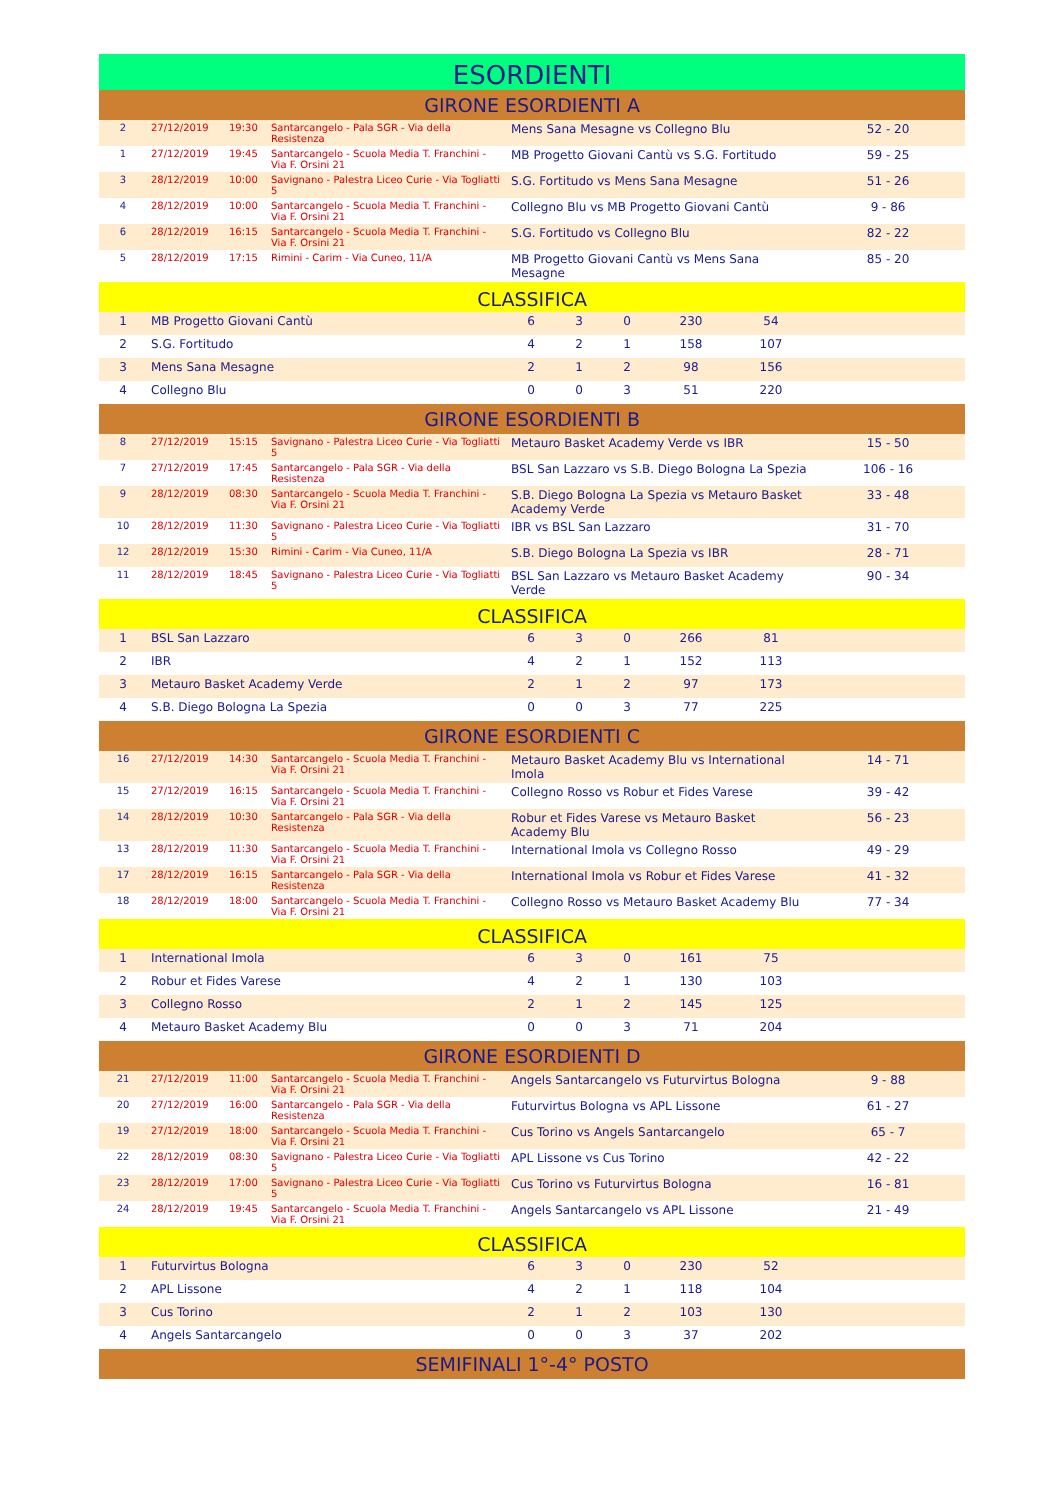| ESORDIENTI | | | | | | | | | |
| GIRONE ESORDIENTI A | | | | | | | | | |
| 2 | 27/12/2019 | 19:30 | Santarcangelo - Pala SGR - Via della Resistenza | Mens Sana Mesagne vs Collegno Blu | | | | | 52 - 20 |
| 1 | 27/12/2019 | 19:45 | Santarcangelo - Scuola Media T. Franchini - Via F. Orsini 21 | MB Progetto Giovani Cantù vs S.G. Fortitudo | | | | | 59 - 25 |
| 3 | 28/12/2019 | 10:00 | Savignano - Palestra Liceo Curie - Via Togliatti 5 | S.G. Fortitudo vs Mens Sana Mesagne | | | | | 51 - 26 |
| 4 | 28/12/2019 | 10:00 | Santarcangelo - Scuola Media T. Franchini - Via F. Orsini 21 | Collegno Blu vs MB Progetto Giovani Cantù | | | | | 9 - 86 |
| 6 | 28/12/2019 | 16:15 | Santarcangelo - Scuola Media T. Franchini - Via F. Orsini 21 | S.G. Fortitudo vs Collegno Blu | | | | | 82 - 22 |
| 5 | 28/12/2019 | 17:15 | Rimini - Carim - Via Cuneo, 11/A | MB Progetto Giovani Cantù vs Mens Sana Mesagne | | | | | 85 - 20 |
| CLASSIFICA | | | | | | | | | |
| 1 | MB Progetto Giovani Cantù | | | 6 | 3 | 0 | 230 | 54 | |
| 2 | S.G. Fortitudo | | | 4 | 2 | 1 | 158 | 107 | |
| 3 | Mens Sana Mesagne | | | 2 | 1 | 2 | 98 | 156 | |
| 4 | Collegno Blu | | | 0 | 0 | 3 | 51 | 220 | |
| GIRONE ESORDIENTI B | | | | | | | | | |
| 8 | 27/12/2019 | 15:15 | Savignano - Palestra Liceo Curie - Via Togliatti 5 | Metauro Basket Academy Verde vs IBR | | | | | 15 - 50 |
| 7 | 27/12/2019 | 17:45 | Santarcangelo - Pala SGR - Via della Resistenza | BSL San Lazzaro vs S.B. Diego Bologna La Spezia | | | | | 106 - 16 |
| 9 | 28/12/2019 | 08:30 | Santarcangelo - Scuola Media T. Franchini - Via F. Orsini 21 | S.B. Diego Bologna La Spezia vs Metauro Basket Academy Verde | | | | | 33 - 48 |
| 10 | 28/12/2019 | 11:30 | Savignano - Palestra Liceo Curie - Via Togliatti 5 | IBR vs BSL San Lazzaro | | | | | 31 - 70 |
| 12 | 28/12/2019 | 15:30 | Rimini - Carim - Via Cuneo, 11/A | S.B. Diego Bologna La Spezia vs IBR | | | | | 28 - 71 |
| 11 | 28/12/2019 | 18:45 | Savignano - Palestra Liceo Curie - Via Togliatti 5 | BSL San Lazzaro vs Metauro Basket Academy Verde | | | | | 90 - 34 |
| CLASSIFICA | | | | | | | | | |
| 1 | BSL San Lazzaro | | | 6 | 3 | 0 | 266 | 81 | |
| 2 | IBR | | | 4 | 2 | 1 | 152 | 113 | |
| 3 | Metauro Basket Academy Verde | | | 2 | 1 | 2 | 97 | 173 | |
| 4 | S.B. Diego Bologna La Spezia | | | 0 | 0 | 3 | 77 | 225 | |
| GIRONE ESORDIENTI C | | | | | | | | | |
| 16 | 27/12/2019 | 14:30 | Santarcangelo - Scuola Media T. Franchini - Via F. Orsini 21 | Metauro Basket Academy Blu vs International Imola | | | | | 14 - 71 |
| 15 | 27/12/2019 | 16:15 | Santarcangelo - Scuola Media T. Franchini - Via F. Orsini 21 | Collegno Rosso vs Robur et Fides Varese | | | | | 39 - 42 |
| 14 | 28/12/2019 | 10:30 | Santarcangelo - Pala SGR - Via della Resistenza | Robur et Fides Varese vs Metauro Basket Academy Blu | | | | | 56 - 23 |
| 13 | 28/12/2019 | 11:30 | Santarcangelo - Scuola Media T. Franchini - Via F. Orsini 21 | International Imola vs Collegno Rosso | | | | | 49 - 29 |
| 17 | 28/12/2019 | 16:15 | Santarcangelo - Pala SGR - Via della Resistenza | International Imola vs Robur et Fides Varese | | | | | 41 - 32 |
| 18 | 28/12/2019 | 18:00 | Santarcangelo - Scuola Media T. Franchini - Via F. Orsini 21 | Collegno Rosso vs Metauro Basket Academy Blu | | | | | 77 - 34 |
| CLASSIFICA | | | | | | | | | |
| 1 | International Imola | | | 6 | 3 | 0 | 161 | 75 | |
| 2 | Robur et Fides Varese | | | 4 | 2 | 1 | 130 | 103 | |
| 3 | Collegno Rosso | | | 2 | 1 | 2 | 145 | 125 | |
| 4 | Metauro Basket Academy Blu | | | 0 | 0 | 3 | 71 | 204 | |
| GIRONE ESORDIENTI D | | | | | | | | | |
| 21 | 27/12/2019 | 11:00 | Santarcangelo - Scuola Media T. Franchini - Via F. Orsini 21 | Angels Santarcangelo vs Futurvirtus Bologna | | | | | 9 - 88 |
| 20 | 27/12/2019 | 16:00 | Santarcangelo - Pala SGR - Via della Resistenza | Futurvirtus Bologna vs APL Lissone | | | | | 61 - 27 |
| 19 | 27/12/2019 | 18:00 | Santarcangelo - Scuola Media T. Franchini - Via F. Orsini 21 | Cus Torino vs Angels Santarcangelo | | | | | 65 - 7 |
| 22 | 28/12/2019 | 08:30 | Savignano - Palestra Liceo Curie - Via Togliatti 5 | APL Lissone vs Cus Torino | | | | | 42 - 22 |
| 23 | 28/12/2019 | 17:00 | Savignano - Palestra Liceo Curie - Via Togliatti 5 | Cus Torino vs Futurvirtus Bologna | | | | | 16 - 81 |
| 24 | 28/12/2019 | 19:45 | Santarcangelo - Scuola Media T. Franchini - Via F. Orsini 21 | Angels Santarcangelo vs APL Lissone | | | | | 21 - 49 |
| CLASSIFICA | | | | | | | | | |
| 1 | Futurvirtus Bologna | | | 6 | 3 | 0 | 230 | 52 | |
| 2 | APL Lissone | | | 4 | 2 | 1 | 118 | 104 | |
| 3 | Cus Torino | | | 2 | 1 | 2 | 103 | 130 | |
| 4 | Angels Santarcangelo | | | 0 | 0 | 3 | 37 | 202 | |
| SEMIFINALI 1°-4° POSTO | | | | | | | | | |